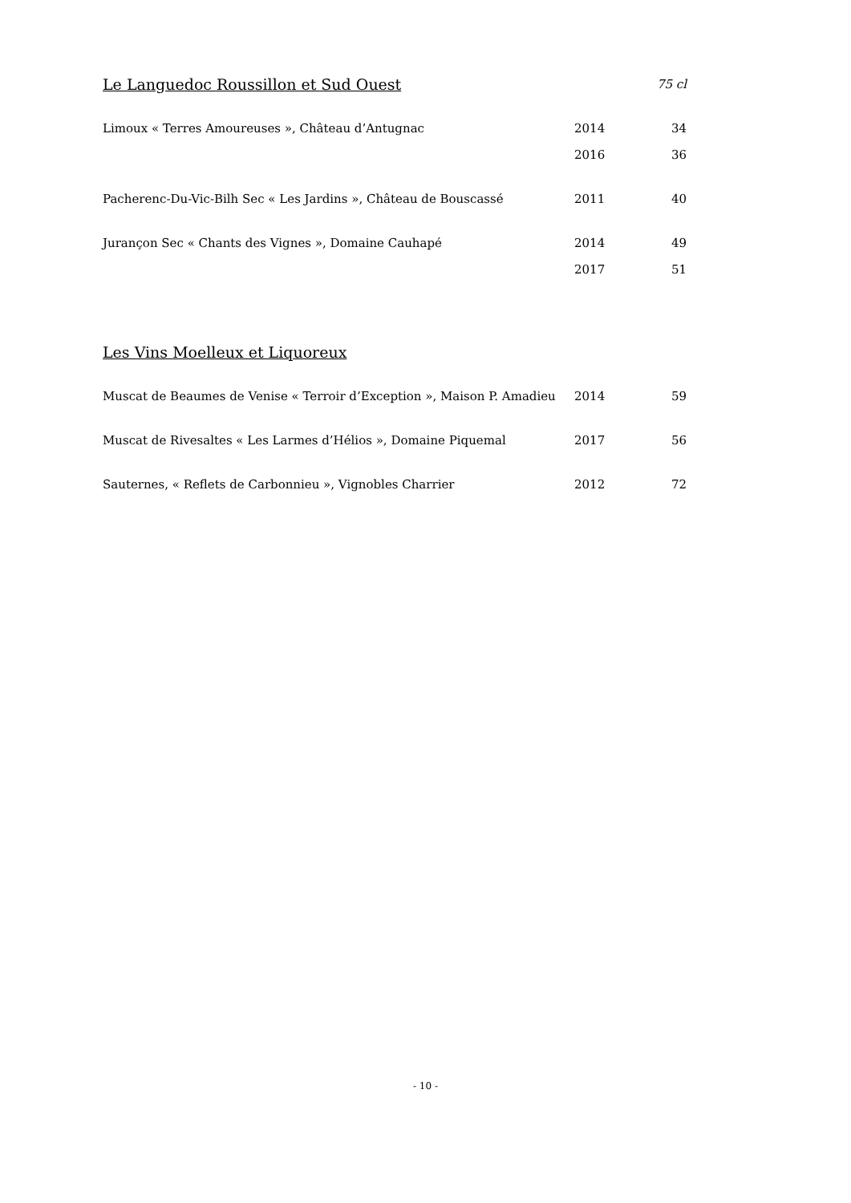| Le Languedoc Roussillon et Sud Ouest | | 75 cl |
| Limoux « Terres Amoureuses », Château d’Antugnac | 2014 | 34 |
| | 2016 | 36 |
| Pacherenc-Du-Vic-Bilh Sec « Les Jardins », Château de Bouscassé | 2011 | 40 |
| Jurançon Sec « Chants des Vignes », Domaine Cauhapé | 2014 | 49 |
| | 2017 | 51 |
| Les Vins Moelleux et Liquoreux | | |
| Muscat de Beaumes de Venise « Terroir d’Exception », Maison P. Amadieu | 2014 | 59 |
| Muscat de Rivesaltes « Les Larmes d’Hélios », Domaine Piquemal | 2017 | 56 |
| Sauternes, « Reflets de Carbonnieu », Vignobles Charrier | 2012 | 72 |
- 10 -